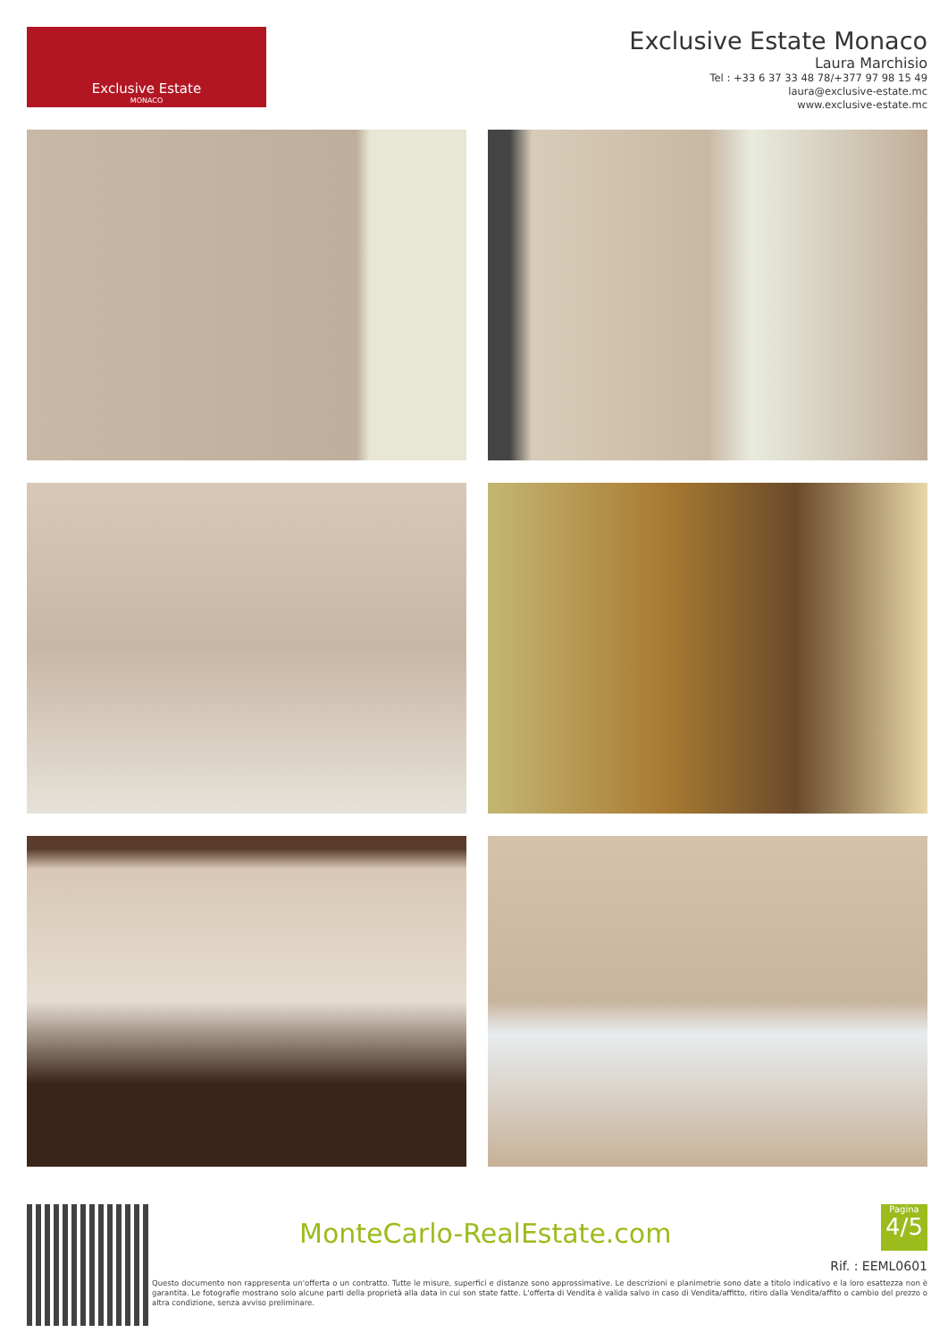Exclusive Estate
MONACO
Exclusive Estate Monaco
Laura Marchisio
Tel : +33 6 37 33 48 78/+377 97 98 15 49
laura@exclusive-estate.mc
www.exclusive-estate.mc
MonteCarlo-RealEstate.com
Pagina
4/5
Rif. : EEML0601
Questo documento non rappresenta un'offerta o un contratto. Tutte le misure, superfici e distanze sono approssimative. Le descrizioni e planimetrie sono date a titolo indicativo e la loro esattezza non è garantita. Le fotografie mostrano solo alcune parti della proprietà alla data in cui son state fatte. L'offerta di Vendita è valida salvo in caso di Vendita/affitto, ritiro dalla Vendita/affito o cambio del prezzo o altra condizione, senza avviso preliminare.